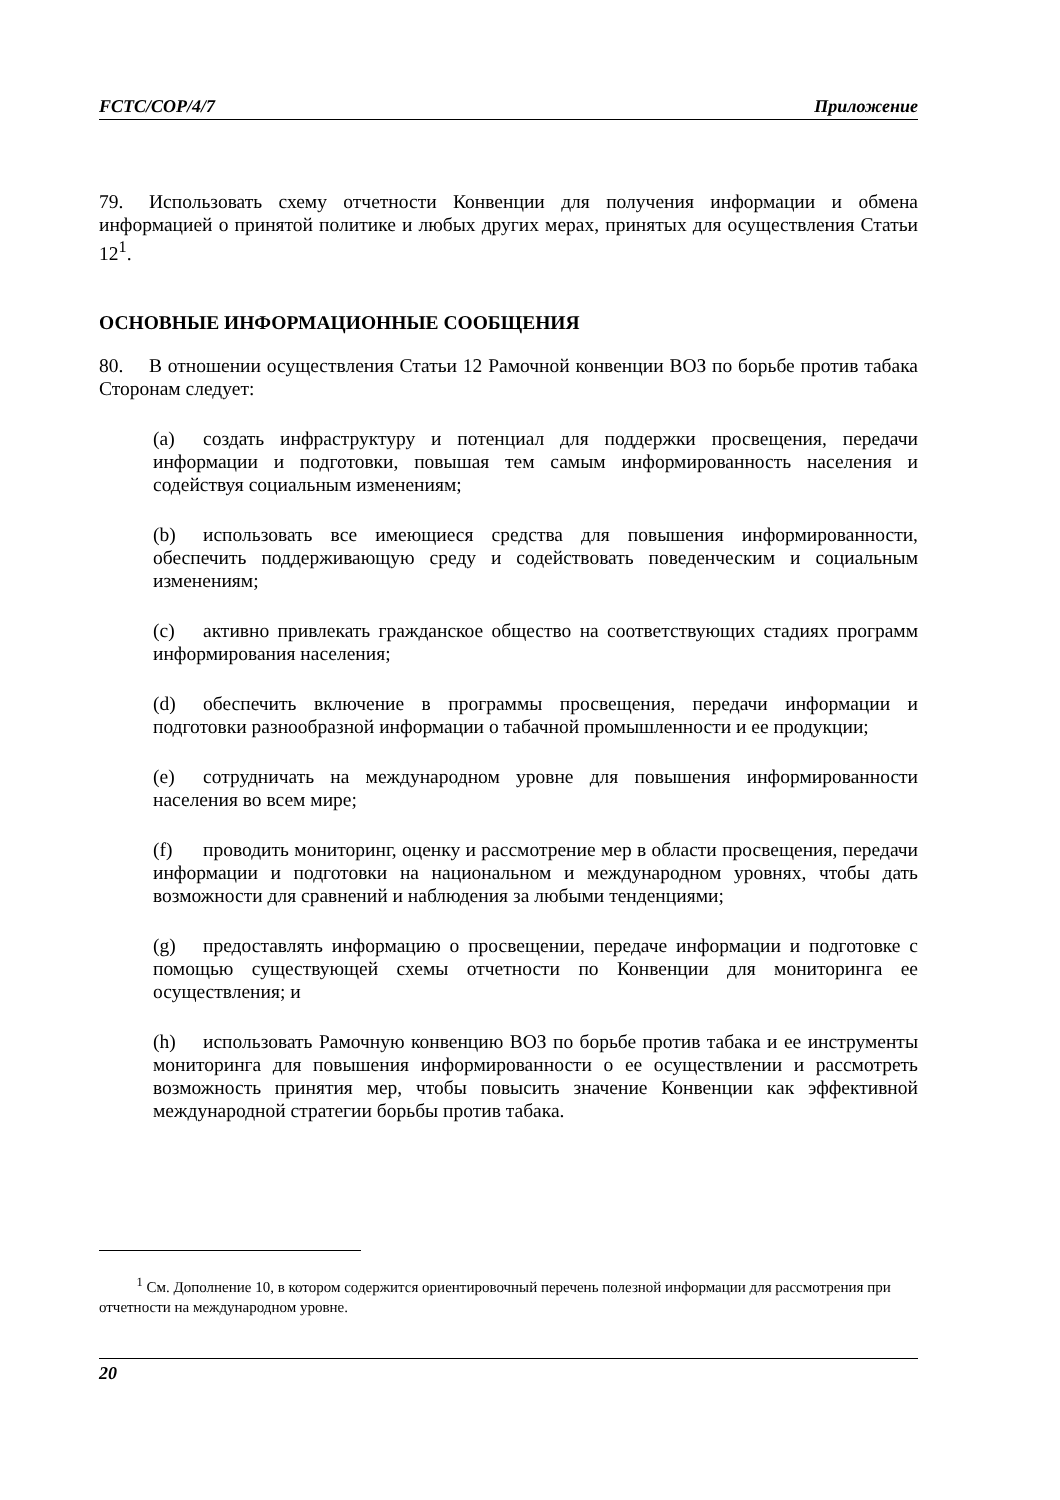FCTC/COP/4/7 Приложение
79. Использовать схему отчетности Конвенции для получения информации и обмена информацией о принятой политике и любых других мерах, принятых для осуществления Статьи 12<sup>1</sup>.
ОСНОВНЫЕ ИНФОРМАЦИОННЫЕ СООБЩЕНИЯ
80. В отношении осуществления Статьи 12 Рамочной конвенции ВОЗ по борьбе против табака Сторонам следует:
(a) создать инфраструктуру и потенциал для поддержки просвещения, передачи информации и подготовки, повышая тем самым информированность населения и содействуя социальным изменениям;
(b) использовать все имеющиеся средства для повышения информированности, обеспечить поддерживающую среду и содействовать поведенческим и социальным изменениям;
(c) активно привлекать гражданское общество на соответствующих стадиях программ информирования населения;
(d) обеспечить включение в программы просвещения, передачи информации и подготовки разнообразной информации о табачной промышленности и ее продукции;
(e) сотрудничать на международном уровне для повышения информированности населения во всем мире;
(f) проводить мониторинг, оценку и рассмотрение мер в области просвещения, передачи информации и подготовки на национальном и международном уровнях, чтобы дать возможности для сравнений и наблюдения за любыми тенденциями;
(g) предоставлять информацию о просвещении, передаче информации и подготовке с помощью существующей схемы отчетности по Конвенции для мониторинга ее осуществления; и
(h) использовать Рамочную конвенцию ВОЗ по борьбе против табака и ее инструменты мониторинга для повышения информированности о ее осуществлении и рассмотреть возможность принятия мер, чтобы повысить значение Конвенции как эффективной международной стратегии борьбы против табака.
<sup>1</sup> См. Дополнение 10, в котором содержится ориентировочный перечень полезной информации для рассмотрения при отчетности на международном уровне.
20